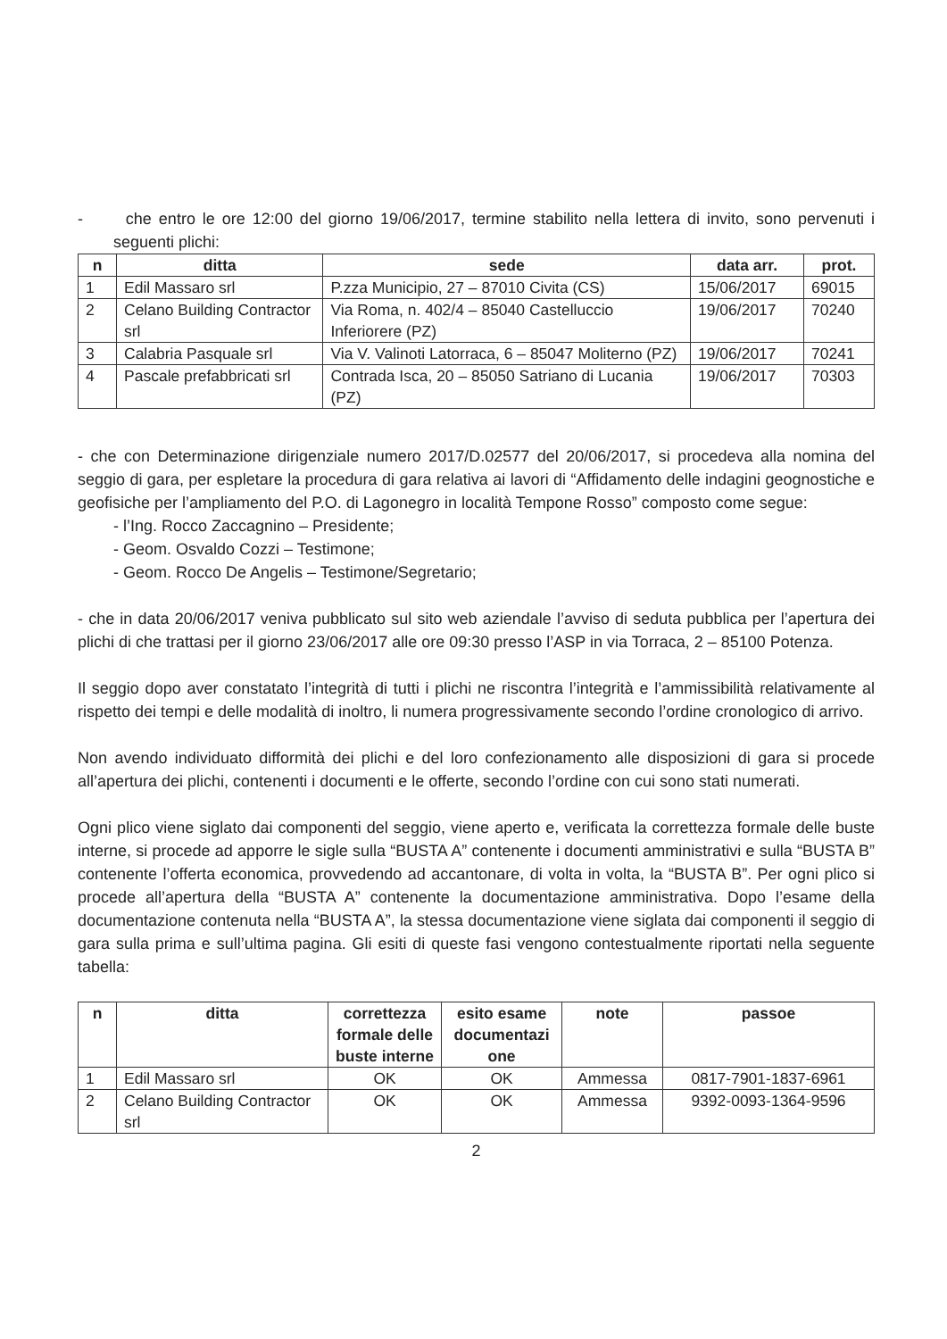- che entro le ore 12:00 del giorno 19/06/2017, termine stabilito nella lettera di invito, sono pervenuti i seguenti plichi:
| n | ditta | sede | data arr. | prot. |
| --- | --- | --- | --- | --- |
| 1 | Edil Massaro srl | P.zza Municipio, 27 – 87010 Civita (CS) | 15/06/2017 | 69015 |
| 2 | Celano Building Contractor srl | Via Roma, n. 402/4 – 85040 Castelluccio Inferiorere (PZ) | 19/06/2017 | 70240 |
| 3 | Calabria Pasquale srl | Via V. Valinoti Latorraca, 6 – 85047 Moliterno (PZ) | 19/06/2017 | 70241 |
| 4 | Pascale prefabbricati srl | Contrada Isca, 20 – 85050 Satriano di Lucania (PZ) | 19/06/2017 | 70303 |
- che con Determinazione dirigenziale numero 2017/D.02577 del 20/06/2017, si procedeva alla nomina del seggio di gara, per espletare la procedura di gara relativa ai lavori di “Affidamento delle indagini geognostiche e geofisiche per l’ampliamento del P.O. di Lagonegro in località Tempone Rosso” composto come segue:
- l’Ing. Rocco Zaccagnino – Presidente;
- Geom. Osvaldo Cozzi – Testimone;
- Geom. Rocco De Angelis – Testimone/Segretario;
- che in data 20/06/2017 veniva pubblicato sul sito web aziendale l’avviso di seduta pubblica per l’apertura dei plichi di che trattasi per il giorno 23/06/2017 alle ore 09:30 presso l’ASP in via Torraca, 2 – 85100 Potenza.
Il seggio dopo aver constatato l’integrità di tutti i plichi ne riscontra l’integrità e l’ammissibilità relativamente al rispetto dei tempi e delle modalità di inoltro, li numera progressivamente secondo l’ordine cronologico di arrivo.
Non avendo individuato difformità dei plichi e del loro confezionamento alle disposizioni di gara si procede all’apertura dei plichi, contenenti i documenti e le offerte, secondo l’ordine con cui sono stati numerati.
Ogni plico viene siglato dai componenti del seggio, viene aperto e, verificata la correttezza formale delle buste interne, si procede ad apporre le sigle sulla “BUSTA A” contenente i documenti amministrativi e sulla “BUSTA B” contenente l’offerta economica, provvedendo ad accantonare, di volta in volta, la “BUSTA B”. Per ogni plico si procede all’apertura della “BUSTA A” contenente la documentazione amministrativa. Dopo l’esame della documentazione contenuta nella “BUSTA A”, la stessa documentazione viene siglata dai componenti il seggio di gara sulla prima e sull’ultima pagina. Gli esiti di queste fasi vengono contestualmente riportati nella seguente tabella:
| n | ditta | correttezza formale delle buste interne | esito esame documentazi one | note | passoe |
| --- | --- | --- | --- | --- | --- |
| 1 | Edil Massaro srl | OK | OK | Ammessa | 0817-7901-1837-6961 |
| 2 | Celano Building Contractor srl | OK | OK | Ammessa | 9392-0093-1364-9596 |
2